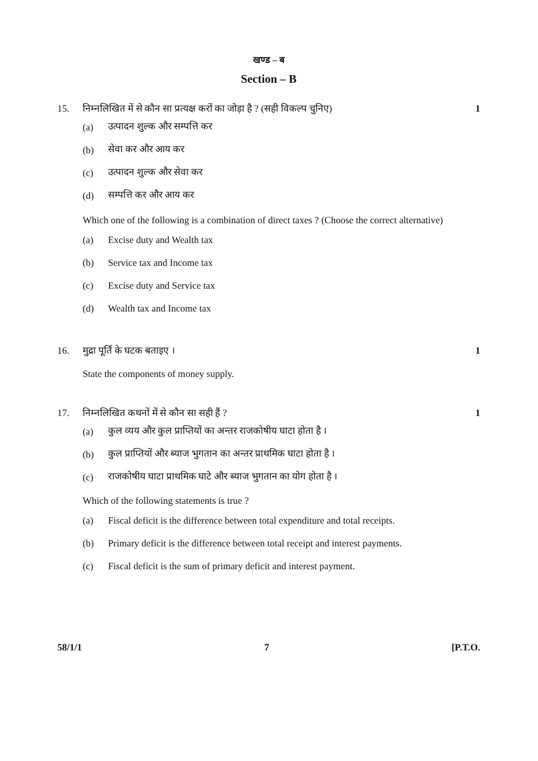खण्ड – ब
Section – B
15. निम्नलिखित में से कौन सा प्रत्यक्ष करों का जोड़ा है ? (सही विकल्प चुनिए) 1
(a) उत्पादन शुल्क और सम्पत्ति कर
(b) सेवा कर और आय कर
(c) उत्पादन शुल्क और सेवा कर
(d) सम्पत्ति कर और आय कर
Which one of the following is a combination of direct taxes ? (Choose the correct alternative)
(a) Excise duty and Wealth tax
(b) Service tax and Income tax
(c) Excise duty and Service tax
(d) Wealth tax and Income tax
16. मुद्रा पूर्ति के घटक बताइए । 1
State the components of money supply.
17. निम्नलिखित कथनों में से कौन सा सही हैं ? 1
(a) कुल व्यय और कुल प्राप्तियों का अन्तर राजकोषीय घाटा होता है ।
(b) कुल प्राप्तियों और ब्याज भुगतान का अन्तर प्राथमिक घाटा होता है ।
(c) राजकोषीय घाटा प्राथमिक घाटे और ब्याज भुगतान का योग होता है ।
Which of the following statements is true ?
(a) Fiscal deficit is the difference between total expenditure and total receipts.
(b) Primary deficit is the difference between total receipt and interest payments.
(c) Fiscal deficit is the sum of primary deficit and interest payment.
58/1/1 7 [P.T.O.